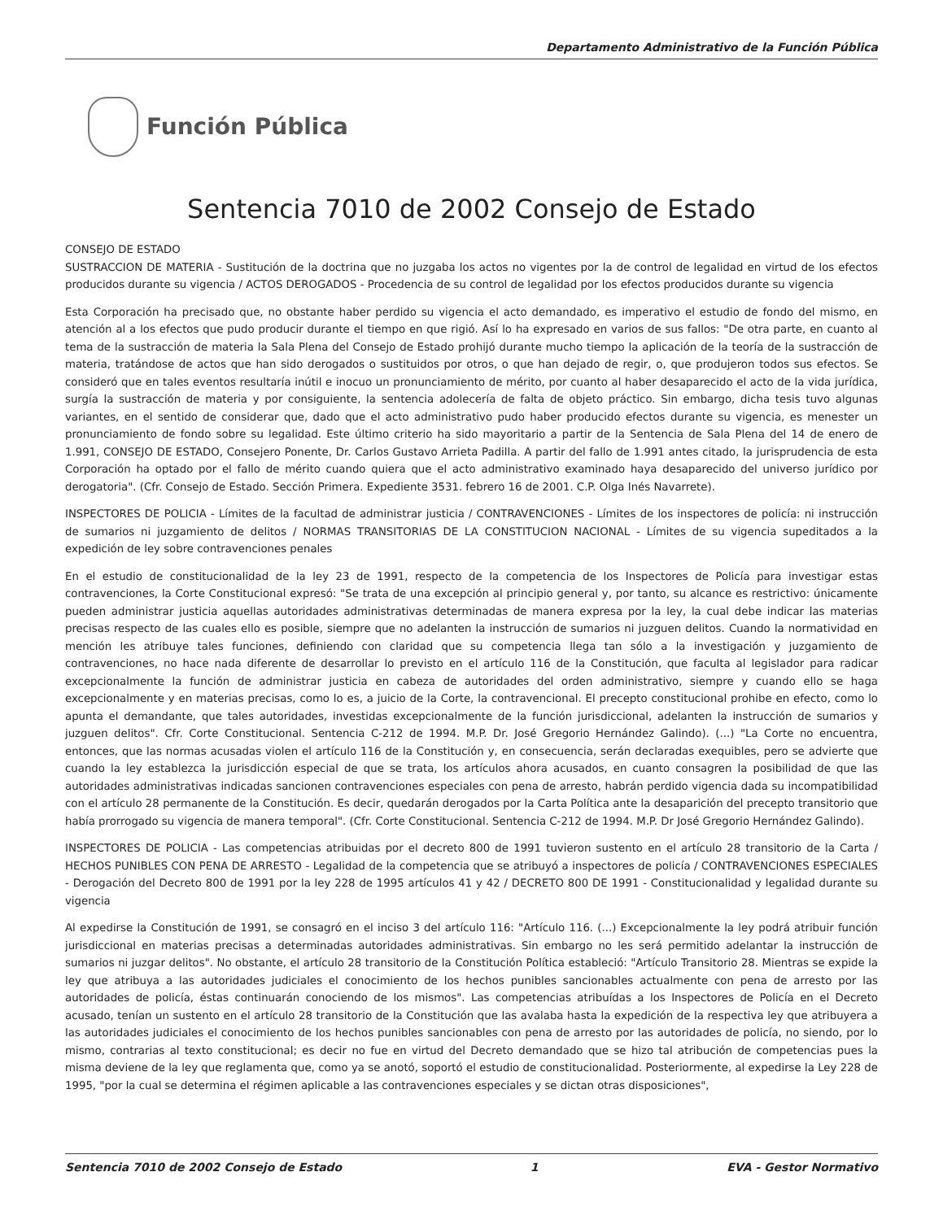Departamento Administrativo de la Función Pública
Función Pública
Sentencia 7010 de 2002 Consejo de Estado
CONSEJO DE ESTADO
SUSTRACCION DE MATERIA - Sustitución de la doctrina que no juzgaba los actos no vigentes por la de control de legalidad en virtud de los efectos producidos durante su vigencia / ACTOS DEROGADOS - Procedencia de su control de legalidad por los efectos producidos durante su vigencia
Esta Corporación ha precisado que, no obstante haber perdido su vigencia el acto demandado, es imperativo el estudio de fondo del mismo, en atención al a los efectos que pudo producir durante el tiempo en que rigió. Así lo ha expresado en varios de sus fallos: "De otra parte, en cuanto al tema de la sustracción de materia la Sala Plena del Consejo de Estado prohijó durante mucho tiempo la aplicación de la teoría de la sustracción de materia, tratándose de actos que han sido derogados o sustituidos por otros, o que han dejado de regir, o, que produjeron todos sus efectos. Se consideró que en tales eventos resultaría inútil e inocuo un pronunciamiento de mérito, por cuanto al haber desaparecido el acto de la vida jurídica, surgía la sustracción de materia y por consiguiente, la sentencia adolecería de falta de objeto práctico. Sin embargo, dicha tesis tuvo algunas variantes, en el sentido de considerar que, dado que el acto administrativo pudo haber producido efectos durante su vigencia, es menester un pronunciamiento de fondo sobre su legalidad. Este último criterio ha sido mayoritario a partir de la Sentencia de Sala Plena del 14 de enero de 1.991, CONSEJO DE ESTADO, Consejero Ponente, Dr. Carlos Gustavo Arrieta Padilla. A partir del fallo de 1.991 antes citado, la jurisprudencia de esta Corporación ha optado por el fallo de mérito cuando quiera que el acto administrativo examinado haya desaparecido del universo jurídico por derogatoria". (Cfr. Consejo de Estado. Sección Primera. Expediente 3531. febrero 16 de 2001. C.P. Olga Inés Navarrete).
INSPECTORES DE POLICIA - Límites de la facultad de administrar justicia / CONTRAVENCIONES - Límites de los inspectores de policía: ni instrucción de sumarios ni juzgamiento de delitos / NORMAS TRANSITORIAS DE LA CONSTITUCION NACIONAL - Límites de su vigencia supeditados a la expedición de ley sobre contravenciones penales
En el estudio de constitucionalidad de la ley 23 de 1991, respecto de la competencia de los Inspectores de Policía para investigar estas contravenciones, la Corte Constitucional expresó: "Se trata de una excepción al principio general y, por tanto, su alcance es restrictivo: únicamente pueden administrar justicia aquellas autoridades administrativas determinadas de manera expresa por la ley, la cual debe indicar las materias precisas respecto de las cuales ello es posible, siempre que no adelanten la instrucción de sumarios ni juzguen delitos. Cuando la normatividad en mención les atribuye tales funciones, definiendo con claridad que su competencia llega tan sólo a la investigación y juzgamiento de contravenciones, no hace nada diferente de desarrollar lo previsto en el artículo 116 de la Constitución, que faculta al legislador para radicar excepcionalmente la función de administrar justicia en cabeza de autoridades del orden administrativo, siempre y cuando ello se haga excepcionalmente y en materias precisas, como lo es, a juicio de la Corte, la contravencional. El precepto constitucional prohibe en efecto, como lo apunta el demandante, que tales autoridades, investidas excepcionalmente de la función jurisdiccional, adelanten la instrucción de sumarios y juzguen delitos". Cfr. Corte Constitucional. Sentencia C-212 de 1994. M.P. Dr. José Gregorio Hernández Galindo). (...) "La Corte no encuentra, entonces, que las normas acusadas violen el artículo 116 de la Constitución y, en consecuencia, serán declaradas exequibles, pero se advierte que cuando la ley establezca la jurisdicción especial de que se trata, los artículos ahora acusados, en cuanto consagren la posibilidad de que las autoridades administrativas indicadas sancionen contravenciones especiales con pena de arresto, habrán perdido vigencia dada su incompatibilidad con el artículo 28 permanente de la Constitución. Es decir, quedarán derogados por la Carta Política ante la desaparición del precepto transitorio que había prorrogado su vigencia de manera temporal". (Cfr. Corte Constitucional. Sentencia C-212 de 1994. M.P. Dr José Gregorio Hernández Galindo).
INSPECTORES DE POLICIA - Las competencias atribuidas por el decreto 800 de 1991 tuvieron sustento en el artículo 28 transitorio de la Carta / HECHOS PUNIBLES CON PENA DE ARRESTO - Legalidad de la competencia que se atribuyó a inspectores de policía / CONTRAVENCIONES ESPECIALES - Derogación del Decreto 800 de 1991 por la ley 228 de 1995 artículos 41 y 42 / DECRETO 800 DE 1991 - Constitucionalidad y legalidad durante su vigencia
Al expedirse la Constitución de 1991, se consagró en el inciso 3 del artículo 116: "Artículo 116. (...) Excepcionalmente la ley podrá atribuir función jurisdiccional en materias precisas a determinadas autoridades administrativas. Sin embargo no les será permitido adelantar la instrucción de sumarios ni juzgar delitos". No obstante, el artículo 28 transitorio de la Constitución Política estableció: "Artículo Transitorio 28. Mientras se expide la ley que atribuya a las autoridades judiciales el conocimiento de los hechos punibles sancionables actualmente con pena de arresto por las autoridades de policía, éstas continuarán conociendo de los mismos". Las competencias atribuídas a los Inspectores de Policía en el Decreto acusado, tenían un sustento en el artículo 28 transitorio de la Constitución que las avalaba hasta la expedición de la respectiva ley que atribuyera a las autoridades judiciales el conocimiento de los hechos punibles sancionables con pena de arresto por las autoridades de policía, no siendo, por lo mismo, contrarias al texto constitucional; es decir no fue en virtud del Decreto demandado que se hizo tal atribución de competencias pues la misma deviene de la ley que reglamenta que, como ya se anotó, soportó el estudio de constitucionalidad. Posteriormente, al expedirse la Ley 228 de 1995, "por la cual se determina el régimen aplicable a las contravenciones especiales y se dictan otras disposiciones",
Sentencia 7010 de 2002 Consejo de Estado 1 EVA - Gestor Normativo